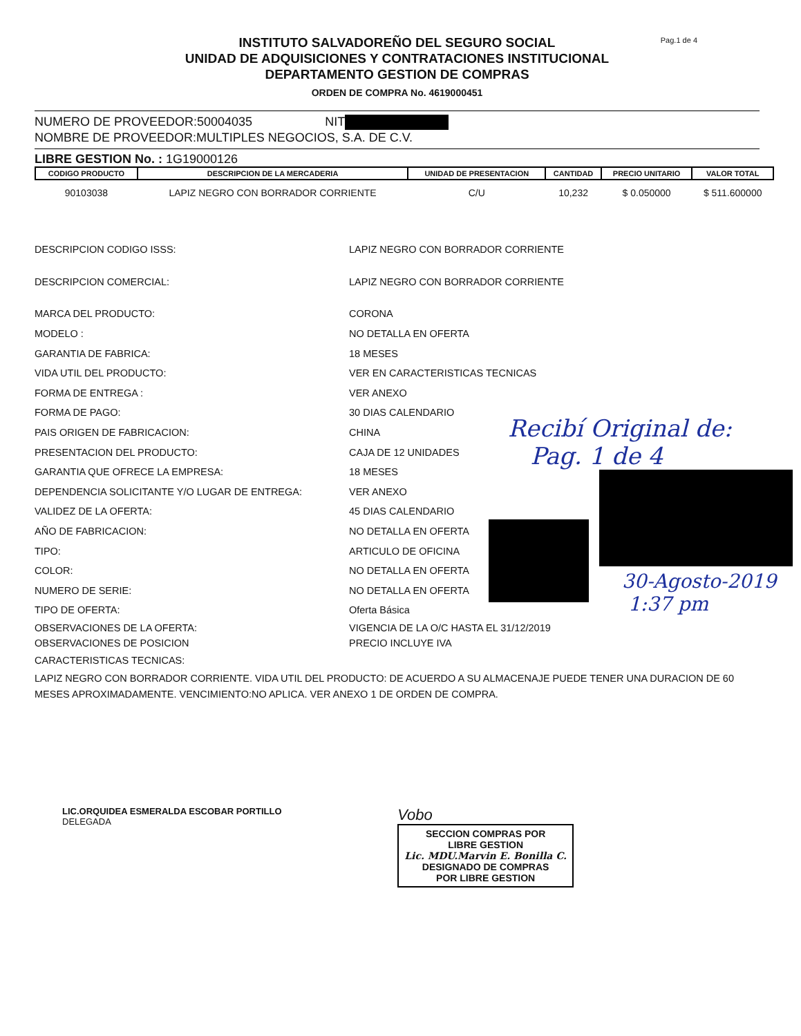Pag.1 de 4
INSTITUTO SALVADOREÑO DEL SEGURO SOCIAL
UNIDAD DE ADQUISICIONES Y CONTRATACIONES INSTITUCIONAL
DEPARTAMENTO GESTION DE COMPRAS
ORDEN DE COMPRA No. 4619000451
NUMERO DE PROVEEDOR:50004035 NIT
NOMBRE DE PROVEEDOR:MULTIPLES NEGOCIOS, S.A. DE C.V.
LIBRE GESTION No. : 1G19000126
| CODIGO PRODUCTO | DESCRIPCION DE LA MERCADERIA | UNIDAD DE PRESENTACION | CANTIDAD | PRECIO UNITARIO | VALOR TOTAL |
| --- | --- | --- | --- | --- | --- |
| 90103038 | LAPIZ NEGRO CON BORRADOR CORRIENTE | C/U | 10,232 | $ 0.050000 | $ 511.600000 |
DESCRIPCION CODIGO ISSS: LAPIZ NEGRO CON BORRADOR CORRIENTE
DESCRIPCION COMERCIAL: LAPIZ NEGRO CON BORRADOR CORRIENTE
MARCA DEL PRODUCTO: CORONA
MODELO : NO DETALLA EN OFERTA
GARANTIA DE FABRICA: 18 MESES
VIDA UTIL DEL PRODUCTO: VER EN CARACTERISTICAS TECNICAS
FORMA DE ENTREGA : VER ANEXO
FORMA DE PAGO: 30 DIAS CALENDARIO
PAIS ORIGEN DE FABRICACION: CHINA
PRESENTACION DEL PRODUCTO: CAJA DE 12 UNIDADES
GARANTIA QUE OFRECE LA EMPRESA: 18 MESES
DEPENDENCIA SOLICITANTE Y/O LUGAR DE ENTREGA: VER ANEXO
VALIDEZ DE LA OFERTA: 45 DIAS CALENDARIO
AÑO DE FABRICACION: NO DETALLA EN OFERTA
TIPO: ARTICULO DE OFICINA
COLOR: NO DETALLA EN OFERTA
NUMERO DE SERIE: NO DETALLA EN OFERTA
TIPO DE OFERTA: Oferta Básica
OBSERVACIONES DE LA OFERTA:
OBSERVACIONES DE POSICION
VIGENCIA DE LA O/C HASTA EL 31/12/2019
PRECIO INCLUYE IVA
CARACTERISTICAS TECNICAS:
LAPIZ NEGRO CON BORRADOR CORRIENTE. VIDA UTIL DEL PRODUCTO: DE ACUERDO A SU ALMACENAJE PUEDE TENER UNA DURACION DE 60 MESES APROXIMADAMENTE. VENCIMIENTO:NO APLICA. VER ANEXO 1 DE ORDEN DE COMPRA.
LIC.ORQUIDEA ESMERALDA ESCOBAR PORTILLO
DELEGADA
Vobo
SECCION COMPRAS POR
LIBRE GESTION
Lic. MDU.Marvin E. Bonilla C.
DESIGNADO DE COMPRAS
POR LIBRE GESTION
Recibí Original de:
Pag. 1 de 4
30-Agosto-2019
1:37 pm